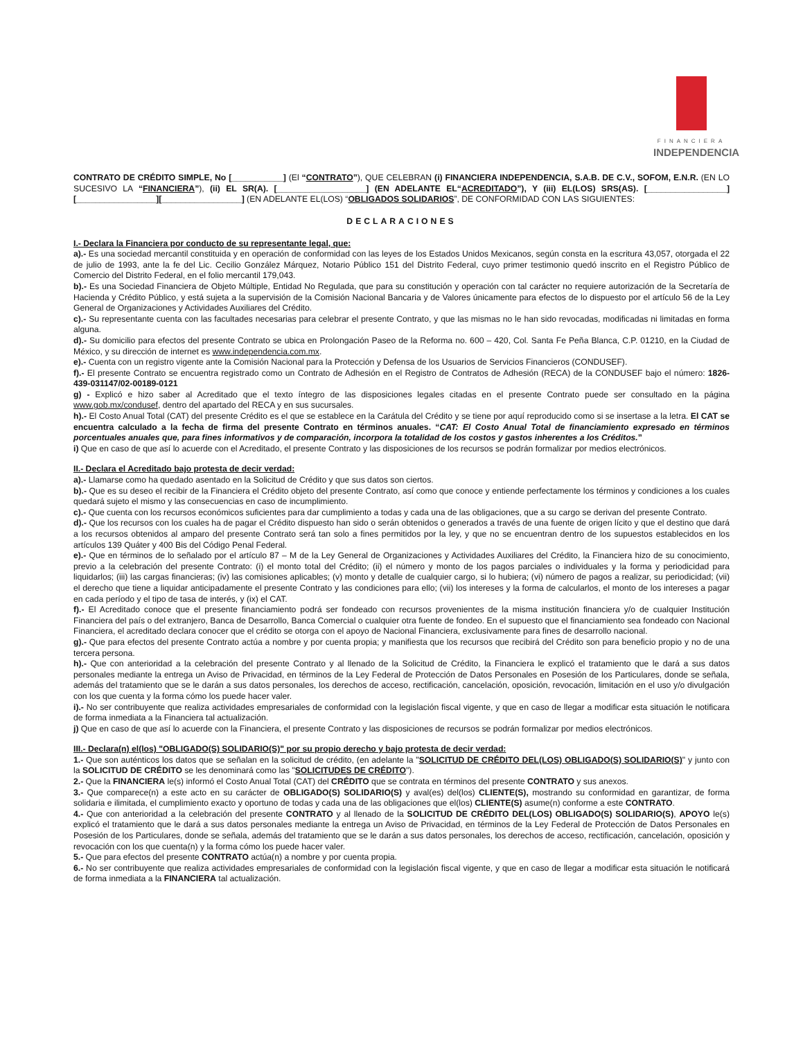FINANCIERA
INDEPENDENCIA
CONTRATO DE CRÉDITO SIMPLE, No [___________] (El “CONTRATO”), QUE CELEBRAN (i) FINANCIERA INDEPENDENCIA, S.A.B. DE C.V., SOFOM, E.N.R. (EN LO SUCESIVO LA “FINANCIERA”), (ii) EL SR(A). [___________________] (EN ADELANTE EL“ACREDITADO”), Y (iii) EL(LOS) SRS(AS). [_________________][_________________][_________________] (EN ADELANTE EL(LOS) “OBLIGADOS SOLIDARIOS”, DE CONFORMIDAD CON LAS SIGUIENTES:
DECLARACIONES
I.- Declara la Financiera por conducto de su representante legal, que:
a).- Es una sociedad mercantil constituida y en operación de conformidad con las leyes de los Estados Unidos Mexicanos, según consta en la escritura 43,057, otorgada el 22 de julio de 1993, ante la fe del Lic. Cecilio González Márquez, Notario Público 151 del Distrito Federal, cuyo primer testimonio quedó inscrito en el Registro Público de Comercio del Distrito Federal, en el folio mercantil 179,043.
b).- Es una Sociedad Financiera de Objeto Múltiple, Entidad No Regulada, que para su constitución y operación con tal carácter no requiere autorización de la Secretaría de Hacienda y Crédito Público, y está sujeta a la supervisión de la Comisión Nacional Bancaria y de Valores únicamente para efectos de lo dispuesto por el artículo 56 de la Ley General de Organizaciones y Actividades Auxiliares del Crédito.
c).- Su representante cuenta con las facultades necesarias para celebrar el presente Contrato, y que las mismas no le han sido revocadas, modificadas ni limitadas en forma alguna.
d).- Su domicilio para efectos del presente Contrato se ubica en Prolongación Paseo de la Reforma no. 600 – 420, Col. Santa Fe Peña Blanca, C.P. 01210, en la Ciudad de México, y su dirección de internet es www.independencia.com.mx.
e).- Cuenta con un registro vigente ante la Comisión Nacional para la Protección y Defensa de los Usuarios de Servicios Financieros (CONDUSEF).
f).- El presente Contrato se encuentra registrado como un Contrato de Adhesión en el Registro de Contratos de Adhesión (RECA) de la CONDUSEF bajo el número: 1826-439-031147/02-00189-0121
g) - Explicó e hizo saber al Acreditado que el texto íntegro de las disposiciones legales citadas en el presente Contrato puede ser consultado en la página www.gob.mx/condusef, dentro del apartado del RECA y en sus sucursales.
h).- El Costo Anual Total (CAT) del presente Crédito es el que se establece en la Carátula del Crédito y se tiene por aquí reproducido como si se insertase a la letra. El CAT se encuentra calculado a la fecha de firma del presente Contrato en términos anuales. “CAT: El Costo Anual Total de financiamiento expresado en términos porcentuales anuales que, para fines informativos y de comparación, incorpora la totalidad de los costos y gastos inherentes a los Créditos.”
i) Que en caso de que así lo acuerde con el Acreditado, el presente Contrato y las disposiciones de los recursos se podrán formalizar por medios electrónicos.
II.- Declara el Acreditado bajo protesta de decir verdad:
a).- Llamarse como ha quedado asentado en la Solicitud de Crédito y que sus datos son ciertos.
b).- Que es su deseo el recibir de la Financiera el Crédito objeto del presente Contrato, así como que conoce y entiende perfectamente los términos y condiciones a los cuales quedará sujeto el mismo y las consecuencias en caso de incumplimiento.
c).- Que cuenta con los recursos económicos suficientes para dar cumplimiento a todas y cada una de las obligaciones, que a su cargo se derivan del presente Contrato.
d).- Que los recursos con los cuales ha de pagar el Crédito dispuesto han sido o serán obtenidos o generados a través de una fuente de origen lícito y que el destino que dará a los recursos obtenidos al amparo del presente Contrato será tan solo a fines permitidos por la ley, y que no se encuentran dentro de los supuestos establecidos en los artículos 139 Quáter y 400 Bis del Código Penal Federal.
e).- Que en términos de lo señalado por el artículo 87 – M de la Ley General de Organizaciones y Actividades Auxiliares del Crédito, la Financiera hizo de su conocimiento, previo a la celebración del presente Contrato: (i) el monto total del Crédito; (ii) el número y monto de los pagos parciales o individuales y la forma y periodicidad para liquidarlos; (iii) las cargas financieras; (iv) las comisiones aplicables; (v) monto y detalle de cualquier cargo, si lo hubiera; (vi) número de pagos a realizar, su periodicidad; (vii) el derecho que tiene a liquidar anticipadamente el presente Contrato y las condiciones para ello; (vii) los intereses y la forma de calcularlos, el monto de los intereses a pagar en cada período y el tipo de tasa de interés, y (ix) el CAT.
f).- El Acreditado conoce que el presente financiamiento podrá ser fondeado con recursos provenientes de la misma institución financiera y/o de cualquier Institución Financiera del país o del extranjero, Banca de Desarrollo, Banca Comercial o cualquier otra fuente de fondeo. En el supuesto que el financiamiento sea fondeado con Nacional Financiera, el acreditado declara conocer que el crédito se otorga con el apoyo de Nacional Financiera, exclusivamente para fines de desarrollo nacional.
g).- Que para efectos del presente Contrato actúa a nombre y por cuenta propia; y manifiesta que los recursos que recibirá del Crédito son para beneficio propio y no de una tercera persona.
h).- Que con anterioridad a la celebración del presente Contrato y al llenado de la Solicitud de Crédito, la Financiera le explicó el tratamiento que le dará a sus datos personales mediante la entrega un Aviso de Privacidad, en términos de la Ley Federal de Protección de Datos Personales en Posesión de los Particulares, donde se señala, además del tratamiento que se le darán a sus datos personales, los derechos de acceso, rectificación, cancelación, oposición, revocación, limitación en el uso y/o divulgación con los que cuenta y la forma cómo los puede hacer valer.
i).- No ser contribuyente que realiza actividades empresariales de conformidad con la legislación fiscal vigente, y que en caso de llegar a modificar esta situación le notificara de forma inmediata a la Financiera tal actualización.
j) Que en caso de que así lo acuerde con la Financiera, el presente Contrato y las disposiciones de recursos se podrán formalizar por medios electrónicos.
III.- Declara(n) el(los) "OBLIGADO(S) SOLIDARIO(S)" por su propio derecho y bajo protesta de decir verdad:
1.- Que son auténticos los datos que se señalan en la solicitud de crédito, (en adelante la "SOLICITUD DE CRÉDITO DEL(LOS) OBLIGADO(S) SOLIDARIO(S)" y junto con la SOLICITUD DE CRÉDITO se les denominará como las "SOLICITUDES DE CRÉDITO").
2.- Que la FINANCIERA le(s) informó el Costo Anual Total (CAT) del CRÉDITO que se contrata en términos del presente CONTRATO y sus anexos.
3.- Que comparece(n) a este acto en su carácter de OBLIGADO(S) SOLIDARIO(S) y aval(es) del(los) CLIENTE(S), mostrando su conformidad en garantizar, de forma solidaria e ilimitada, el cumplimiento exacto y oportuno de todas y cada una de las obligaciones que el(los) CLIENTE(S) asume(n) conforme a este CONTRATO.
4.- Que con anterioridad a la celebración del presente CONTRATO y al llenado de la SOLICITUD DE CRÉDITO DEL(LOS) OBLIGADO(S) SOLIDARIO(S), APOYO le(s) explicó el tratamiento que le dará a sus datos personales mediante la entrega un Aviso de Privacidad, en términos de la Ley Federal de Protección de Datos Personales en Posesión de los Particulares, donde se señala, además del tratamiento que se le darán a sus datos personales, los derechos de acceso, rectificación, cancelación, oposición y revocación con los que cuenta(n) y la forma cómo los puede hacer valer.
5.- Que para efectos del presente CONTRATO actúa(n) a nombre y por cuenta propia.
6.- No ser contribuyente que realiza actividades empresariales de conformidad con la legislación fiscal vigente, y que en caso de llegar a modificar esta situación le notificará de forma inmediata a la FINANCIERA tal actualización.